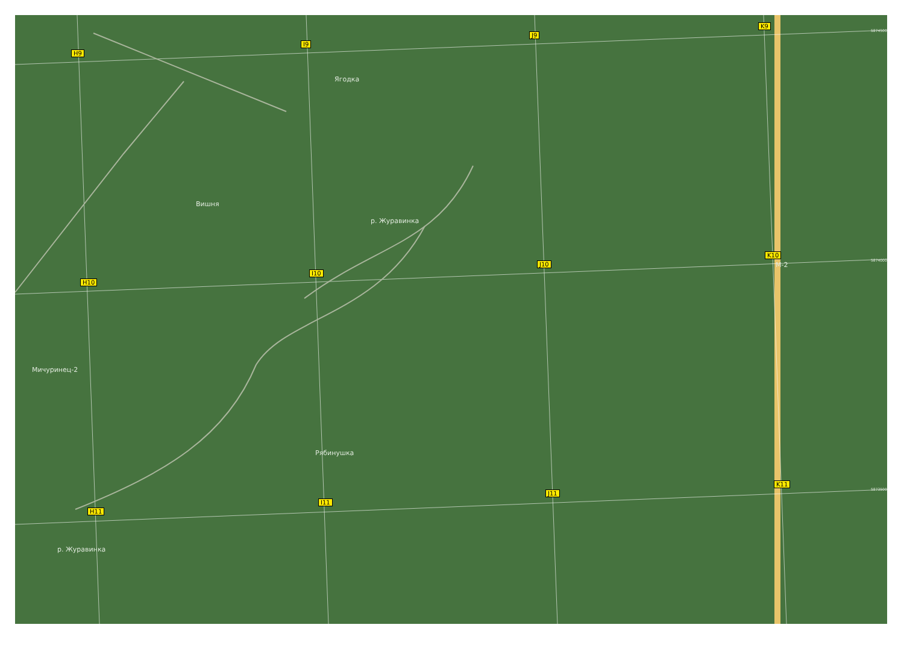H9
I9
J9
K9
H10
I10
J10
K10
H11
I11
J11
K11
Вишня
р. Журавинка
Мичуринец-2
Рябинушка
Ягодка
р. Журавинка
М-2
5874500
5874000
5873500